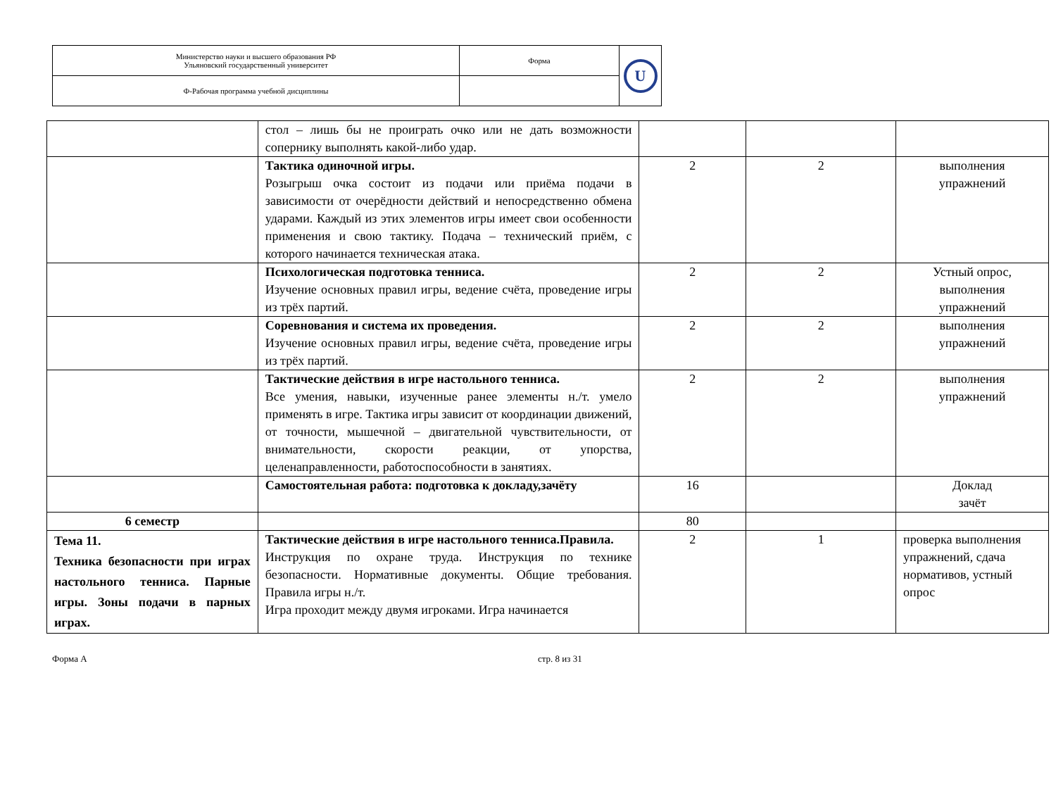| Министерство науки и высшего образования РФ Ульяновский государственный университет | Форма | U |
| Ф-Рабочая программа учебной дисциплины | | |
| | стол – лишь бы не проиграть очко или не дать возможности сопернику выполнять какой-либо удар. | | | |
| | Тактика одиночной игры. Розыгрыш очка состоит из подачи или приёма подачи в зависимости от очерёдности действий и непосредственно обмена ударами. Каждый из этих элементов игры имеет свои особенности применения и свою тактику. Подача – технический приём, с которого начинается техническая атака. | 2 | 2 | выполнения упражнений |
| | Психологическая подготовка тенниса. Изучение основных правил игры, ведение счёта, проведение игры из трёх партий. | 2 | 2 | Устный опрос, выполнения упражнений |
| | Соревнования и система их проведения. Изучение основных правил игры, ведение счёта, проведение игры из трёх партий. | 2 | 2 | выполнения упражнений |
| | Тактические действия в игре настольного тенниса. Все умения, навыки, изученные ранее элементы н./т. умело применять в игре. Тактика игры зависит от координации движений, от точности, мышечной – двигательной чувствительности, от внимательности, скорости реакции, от упорства, целенаправленности, работоспособности в занятиях. | 2 | 2 | выполнения упражнений |
| | Самостоятельная работа: подготовка к докладу,зачёту | 16 | | Доклад зачёт |
| 6 семестр | | 80 | | |
| Тема 11. Техника безопасности при играх настольного тенниса. Парные игры. Зоны подачи в парных играх. | Тактические действия в игре настольного тенниса.Правила. Инструкция по охране труда. Инструкция по технике безопасности. Нормативные документы. Общие требования. Правила игры н./т. Игра проходит между двумя игроками. Игра начинается | 2 | 1 | проверка выполнения упражнений, сдача нормативов, устный опрос |
Форма А стр. 8 из 31